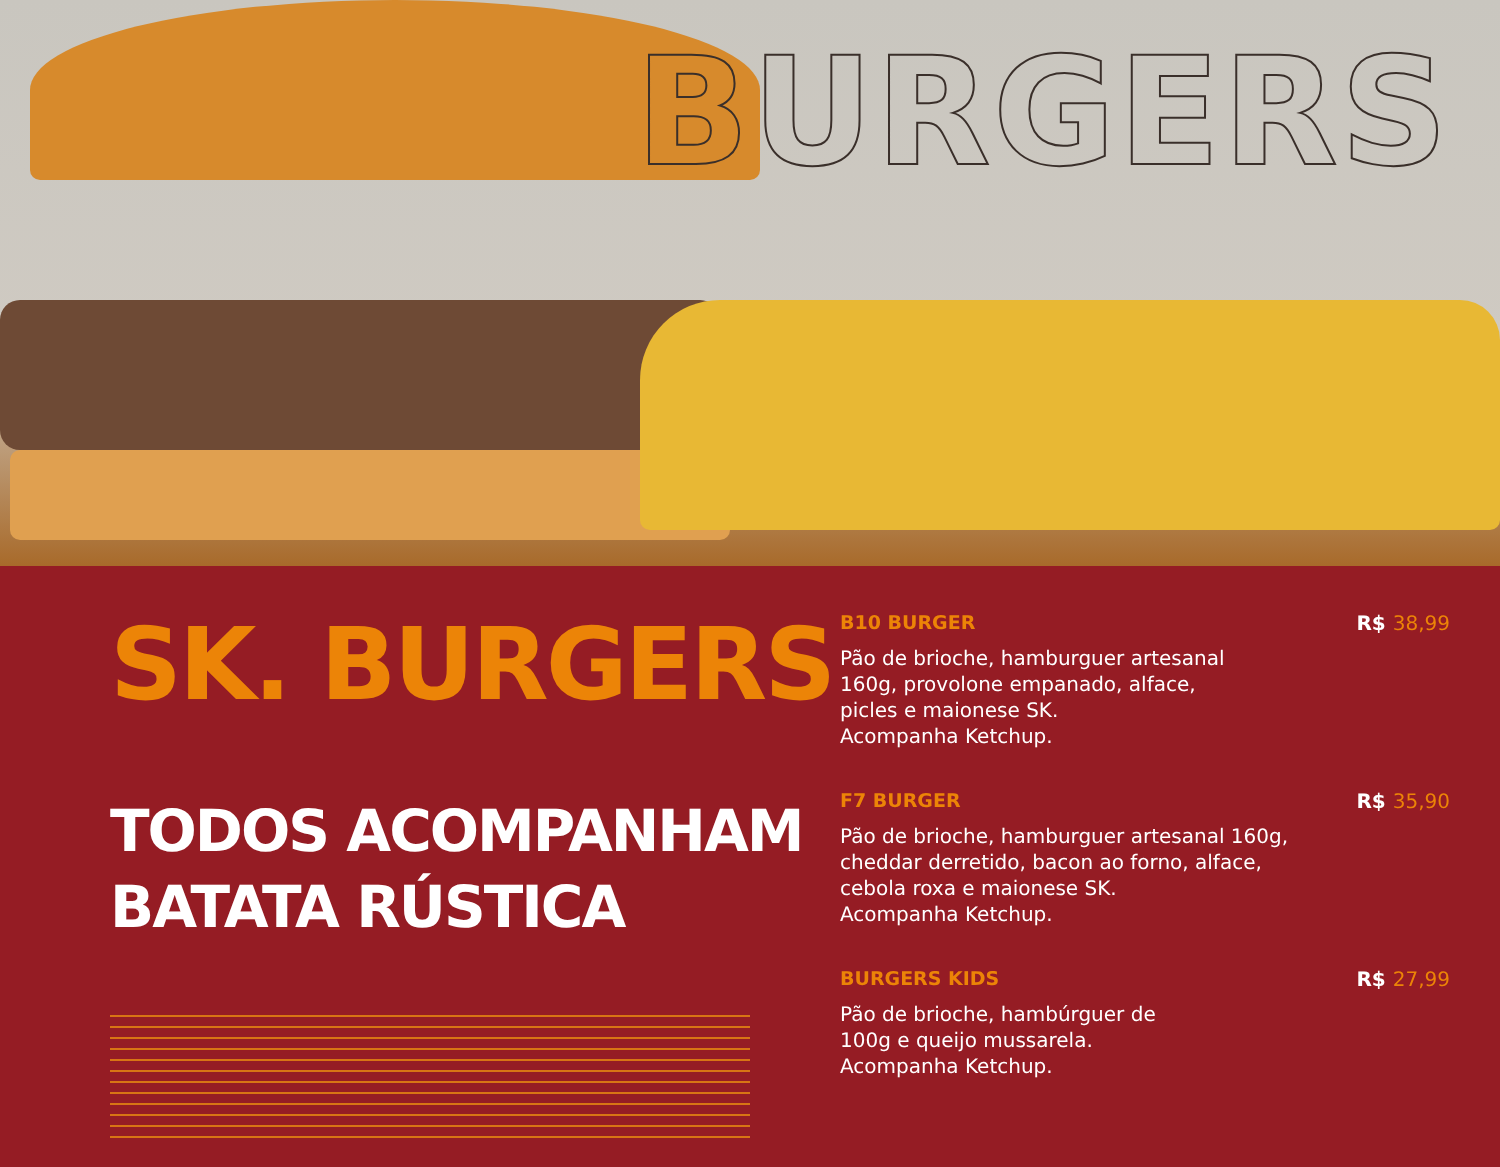BURGERS
SK. BURGERS
TODOS ACOMPANHAM
BATATA RÚSTICA
B10 BURGER
Pão de brioche, hamburguer artesanal
160g, provolone empanado, alface,
picles e maionese SK.
Acompanha Ketchup.
R$ 38,99
F7 BURGER
Pão de brioche, hamburguer artesanal 160g,
cheddar derretido, bacon ao forno, alface,
cebola roxa e maionese SK.
Acompanha Ketchup.
R$ 35,90
BURGERS KIDS
Pão de brioche, hambúrguer de
100g e queijo mussarela.
Acompanha Ketchup.
R$ 27,99